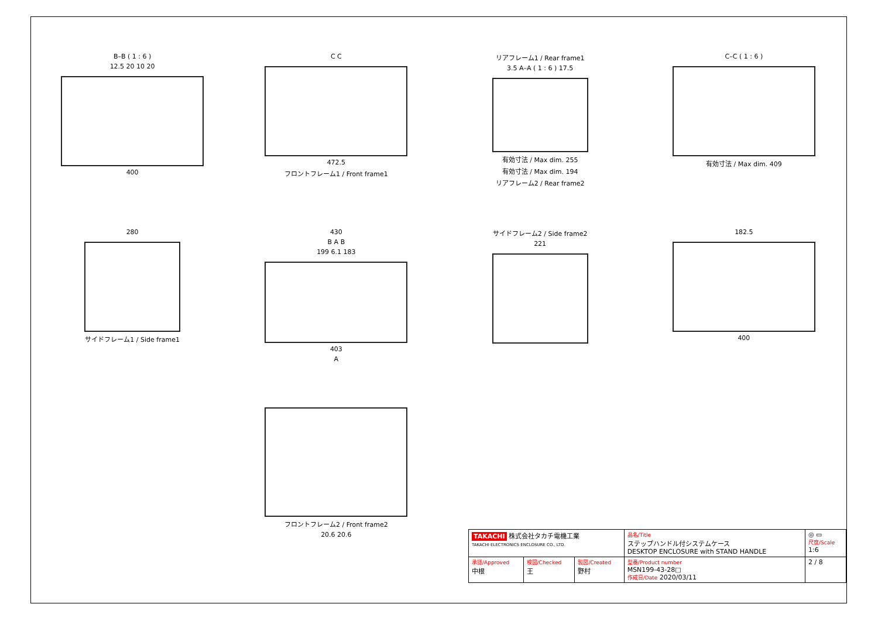B–B ( 1 : 6 )
12.5 20 10 20
400
C C
472.5
フロントフレーム1 / Front frame1
リアフレーム1 / Rear frame1
3.5 A–A ( 1 : 6 ) 17.5
有効寸法 / Max dim. 255
有効寸法 / Max dim. 194
リアフレーム2 / Rear frame2
C–C ( 1 : 6 )
有効寸法 / Max dim. 409
280
サイドフレーム1 / Side frame1
430
B A B
199 6.1 183
403
A
サイドフレーム2 / Side frame2
221
182.5
400
フロントフレーム2 / Front frame2
20.6 20.6
| TAKACHI 株式会社タカチ電機工業 TAKACHI ELECTRONICS ENCLOSURE CO., LTD. | | | 品名/Title ステップハンドル付システムケース DESKTOP ENCLOSURE with STAND HANDLE | ◎ ▭ 尺度/Scale 1:6 |
| 承認/Approved 中根 | 検図/Checked 王 | 製図/Created 野村 | 型番/Product number MSN199-43-28□ 作成日/Date 2020/03/11 | 2 / 8 |